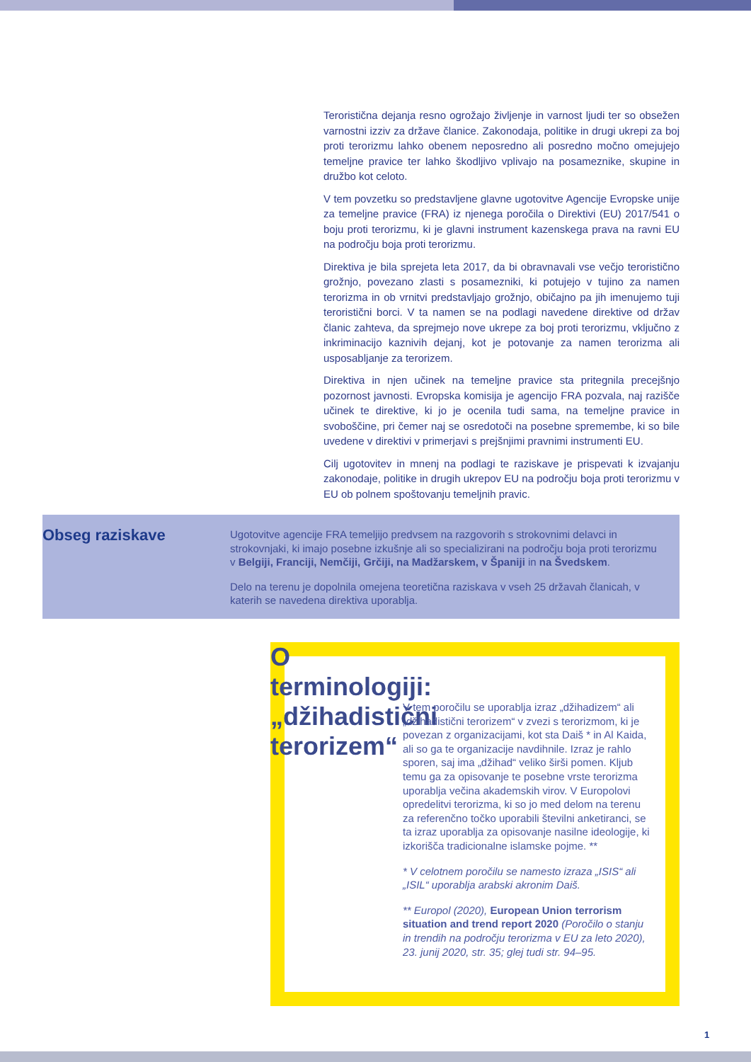Teroristična dejanja resno ogrožajo življenje in varnost ljudi ter so obsežen varnostni izziv za države članice. Zakonodaja, politike in drugi ukrepi za boj proti terorizmu lahko obenem neposredno ali posredno močno omejujejo temeljne pravice ter lahko škodljivo vplivajo na posameznike, skupine in družbo kot celoto.
V tem povzetku so predstavljene glavne ugotovitve Agencije Evropske unije za temeljne pravice (FRA) iz njenega poročila o Direktivi (EU) 2017/541 o boju proti terorizmu, ki je glavni instrument kazenskega prava na ravni EU na področju boja proti terorizmu.
Direktiva je bila sprejeta leta 2017, da bi obravnavali vse večjo teroristično grožnjo, povezano zlasti s posamezniki, ki potujejo v tujino za namen terorizma in ob vrnitvi predstavljajo grožnjo, običajno pa jih imenujemo tuji teroristični borci. V ta namen se na podlagi navedene direktive od držav članic zahteva, da sprejmejo nove ukrepe za boj proti terorizmu, vključno z inkriminacijo kaznivih dejanj, kot je potovanje za namen terorizma ali usposabljanje za terorizem.
Direktiva in njen učinek na temeljne pravice sta pritegnila precejšnjo pozornost javnosti. Evropska komisija je agencijo FRA pozvala, naj razišče učinek te direktive, ki jo je ocenila tudi sama, na temeljne pravice in svoboščine, pri čemer naj se osredotoči na posebne spremembe, ki so bile uvedene v direktivi v primerjavi s prejšnjimi pravnimi instrumenti EU.
Cilj ugotovitev in mnenj na podlagi te raziskave je prispevati k izvajanju zakonodaje, politike in drugih ukrepov EU na področju boja proti terorizmu v EU ob polnem spoštovanju temeljnih pravic.
Obseg raziskave
Ugotovitve agencije FRA temeljijo predvsem na razgovorih s strokovnimi delavci in strokovnjaki, ki imajo posebne izkušnje ali so specializirani na področju boja proti terorizmu v Belgiji, Franciji, Nemčiji, Grčiji, na Madžarskem, v Španiji in na Švedskem.
Delo na terenu je dopolnila omejena teoretična raziskava v vseh 25 državah članicah, v katerih se navedena direktiva uporablja.
O terminologiji: „džihadistični terorizem“
V tem poročilu se uporablja izraz „džihadizem“ ali „džihadistični terorizem“ v zvezi s terorizmom, ki je povezan z organizacijami, kot sta Daiš * in Al Kaida, ali so ga te organizacije navdihnile. Izraz je rahlo sporen, saj ima „džihad“ veliko širši pomen. Kljub temu ga za opisovanje te posebne vrste terorizma uporablja večina akademskih virov. V Europolovi opredelitvi terorizma, ki so jo med delom na terenu za referenčno točko uporabili številni anketiranci, se ta izraz uporablja za opisovanje nasilne ideologije, ki izkorišča tradicionalne islamske pojme. **
* V celotnem poročilu se namesto izraza „ISIS“ ali „ISIL“ uporablja arabski akronim Daiš.
** Europol (2020), European Union terrorism situation and trend report 2020 (Poročilo o stanju in trendih na področju terorizma v EU za leto 2020), 23. junij 2020, str. 35; glej tudi str. 94–95.
1